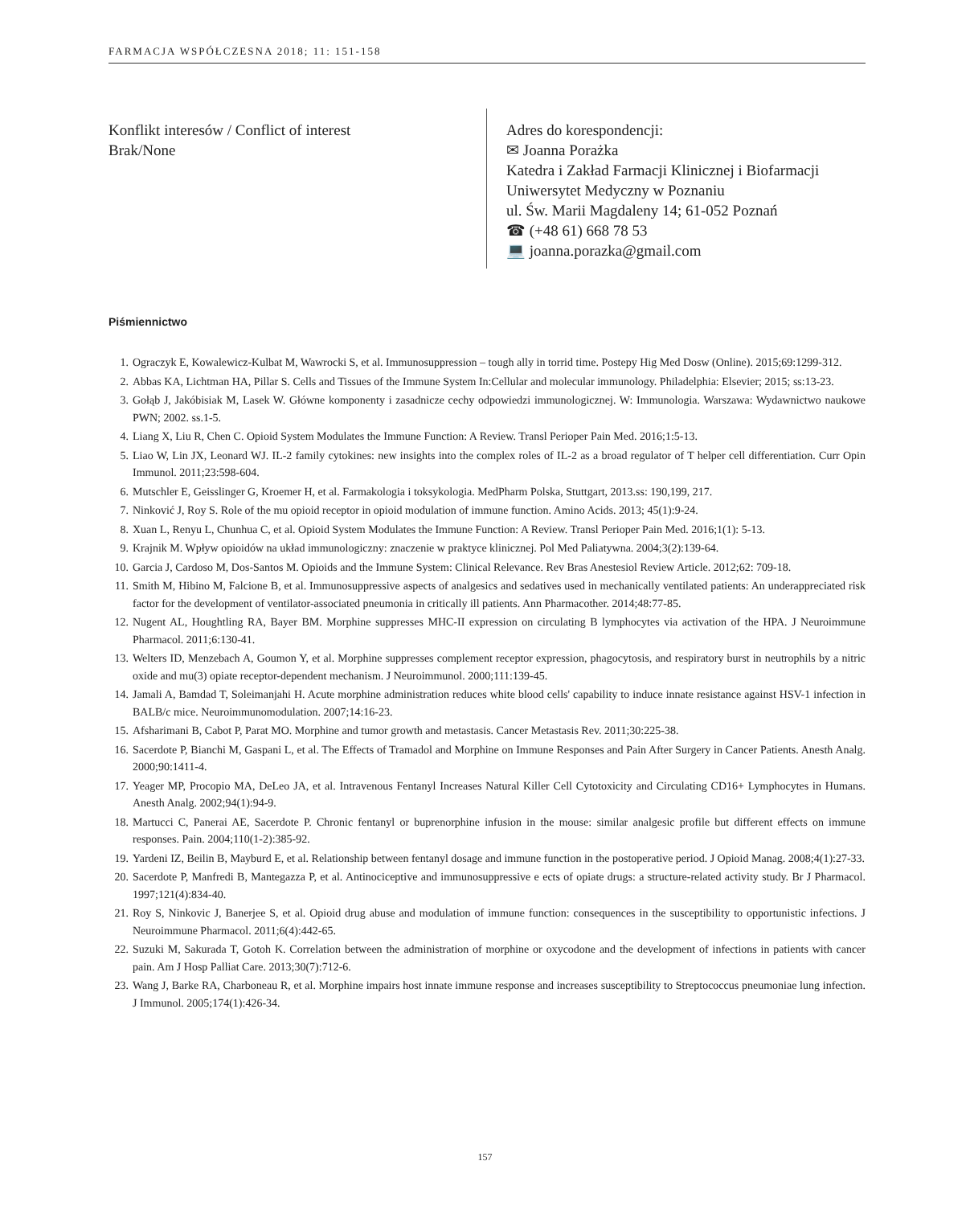FARMACJA WSPÓŁCZESNA 2018; 11: 151-158
Konflikt interesów / Conflict of interest
Brak/None
Adres do korespondencji:
✉ Joanna Porażka
Katedra i Zakład Farmacji Klinicznej i Biofarmacji
Uniwersytet Medyczny w Poznaniu
ul. Św. Marii Magdaleny 14; 61-052 Poznań
☎ (+48 61) 668 78 53
💻 joanna.porazka@gmail.com
Piśmiennictwo
1. Ograczyk E, Kowalewicz-Kulbat M, Wawrocki S, et al. Immunosuppression – tough ally in torrid time. Postepy Hig Med Dosw (Online). 2015;69:1299-312.
2. Abbas KA, Lichtman HA, Pillar S. Cells and Tissues of the Immune System In:Cellular and molecular immunology. Philadelphia: Elsevier; 2015; ss:13-23.
3. Gołąb J, Jakóbisiak M, Lasek W. Główne komponenty i zasadnicze cechy odpowiedzi immunologicznej. W: Immunologia. Warszawa: Wydawnictwo naukowe PWN; 2002. ss.1-5.
4. Liang X, Liu R, Chen C. Opioid System Modulates the Immune Function: A Review. Transl Perioper Pain Med. 2016;1:5-13.
5. Liao W, Lin JX, Leonard WJ. IL-2 family cytokines: new insights into the complex roles of IL-2 as a broad regulator of T helper cell differentiation. Curr Opin Immunol. 2011;23:598-604.
6. Mutschler E, Geisslinger G, Kroemer H, et al. Farmakologia i toksykologia. MedPharm Polska, Stuttgart, 2013.ss: 190,199, 217.
7. Ninković J, Roy S. Role of the mu opioid receptor in opioid modulation of immune function. Amino Acids. 2013; 45(1):9-24.
8. Xuan L, Renyu L, Chunhua C, et al. Opioid System Modulates the Immune Function: A Review. Transl Perioper Pain Med. 2016;1(1): 5-13.
9. Krajnik M. Wpływ opioidów na układ immunologiczny: znaczenie w praktyce klinicznej. Pol Med Paliatywna. 2004;3(2):139-64.
10. Garcia J, Cardoso M, Dos-Santos M. Opioids and the Immune System: Clinical Relevance. Rev Bras Anestesiol Review Article. 2012;62: 709-18.
11. Smith M, Hibino M, Falcione B, et al. Immunosuppressive aspects of analgesics and sedatives used in mechanically ventilated patients: An underappreciated risk factor for the development of ventilator-associated pneumonia in critically ill patients. Ann Pharmacother. 2014;48:77-85.
12. Nugent AL, Houghtling RA, Bayer BM. Morphine suppresses MHC-II expression on circulating B lymphocytes via activation of the HPA. J Neuroimmune Pharmacol. 2011;6:130-41.
13. Welters ID, Menzebach A, Goumon Y, et al. Morphine suppresses complement receptor expression, phagocytosis, and respiratory burst in neutrophils by a nitric oxide and mu(3) opiate receptor-dependent mechanism. J Neuroimmunol. 2000;111:139-45.
14. Jamali A, Bamdad T, Soleimanjahi H. Acute morphine administration reduces white blood cells' capability to induce innate resistance against HSV-1 infection in BALB/c mice. Neuroimmunomodulation. 2007;14:16-23.
15. Afsharimani B, Cabot P, Parat MO. Morphine and tumor growth and metastasis. Cancer Metastasis Rev. 2011;30:225-38.
16. Sacerdote P, Bianchi M, Gaspani L, et al. The Effects of Tramadol and Morphine on Immune Responses and Pain After Surgery in Cancer Patients. Anesth Analg. 2000;90:1411-4.
17. Yeager MP, Procopio MA, DeLeo JA, et al. Intravenous Fentanyl Increases Natural Killer Cell Cytotoxicity and Circulating CD16+ Lymphocytes in Humans. Anesth Analg. 2002;94(1):94-9.
18. Martucci C, Panerai AE, Sacerdote P. Chronic fentanyl or buprenorphine infusion in the mouse: similar analgesic profile but different effects on immune responses. Pain. 2004;110(1-2):385-92.
19. Yardeni IZ, Beilin B, Mayburd E, et al. Relationship between fentanyl dosage and immune function in the postoperative period. J Opioid Manag. 2008;4(1):27-33.
20. Sacerdote P, Manfredi B, Mantegazza P, et al. Antinociceptive and immunosuppressive e ects of opiate drugs: a structure-related activity study. Br J Pharmacol. 1997;121(4):834-40.
21. Roy S, Ninkovic J, Banerjee S, et al. Opioid drug abuse and modulation of immune function: consequences in the susceptibility to opportunistic infections. J Neuroimmune Pharmacol. 2011;6(4):442-65.
22. Suzuki M, Sakurada T, Gotoh K. Correlation between the administration of morphine or oxycodone and the development of infections in patients with cancer pain. Am J Hosp Palliat Care. 2013;30(7):712-6.
23. Wang J, Barke RA, Charboneau R, et al. Morphine impairs host innate immune response and increases susceptibility to Streptococcus pneumoniae lung infection. J Immunol. 2005;174(1):426-34.
157